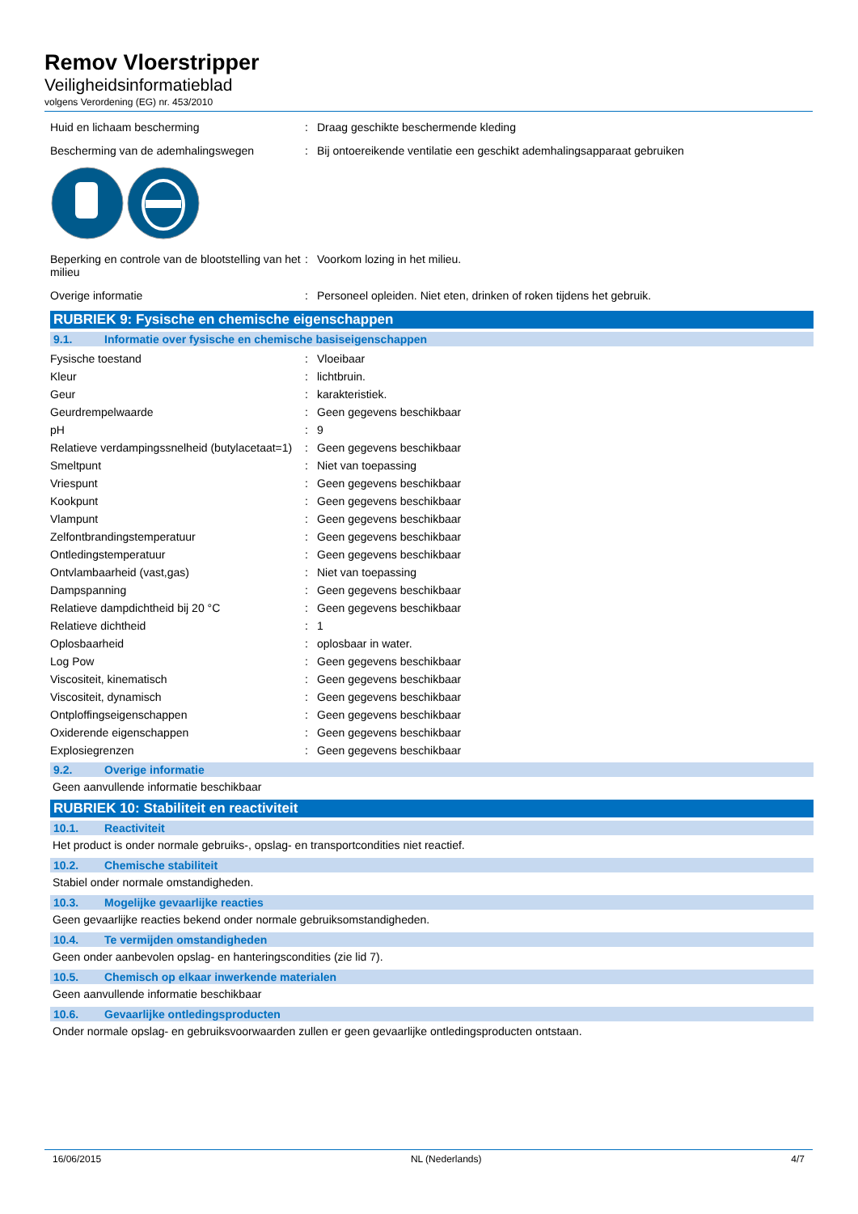Remov Vloerstripper
Veiligheidsinformatieblad
volgens Verordening (EG) nr. 453/2010
| Huid en lichaam bescherming | : | Draag geschikte beschermende kleding |
| Bescherming van de ademhalingswegen | : | Bij ontoereikende ventilatie een geschikt ademhalingsapparaat gebruiken |
| Beperking en controle van de blootstelling van het milieu | : | Voorkom lozing in het milieu. |
| Overige informatie | : | Personeel opleiden. Niet eten, drinken of roken tijdens het gebruik. |
RUBRIEK 9: Fysische en chemische eigenschappen
9.1. Informatie over fysische en chemische basiseigenschappen
| Fysische toestand | : | Vloeibaar |
| Kleur | : | lichtbruin. |
| Geur | : | karakteristiek. |
| Geurdrempelwaarde | : | Geen gegevens beschikbaar |
| pH | : | 9 |
| Relatieve verdampingssnelheid (butylacetaat=1) | : | Geen gegevens beschikbaar |
| Smeltpunt | : | Niet van toepassing |
| Vriespunt | : | Geen gegevens beschikbaar |
| Kookpunt | : | Geen gegevens beschikbaar |
| Vlampunt | : | Geen gegevens beschikbaar |
| Zelfontbrandingstemperatuur | : | Geen gegevens beschikbaar |
| Ontledingstemperatuur | : | Geen gegevens beschikbaar |
| Ontvlambaarheid (vast,gas) | : | Niet van toepassing |
| Dampspanning | : | Geen gegevens beschikbaar |
| Relatieve dampdichtheid bij 20 °C | : | Geen gegevens beschikbaar |
| Relatieve dichtheid | : | 1 |
| Oplosbaarheid | : | oplosbaar in water. |
| Log Pow | : | Geen gegevens beschikbaar |
| Viscositeit, kinematisch | : | Geen gegevens beschikbaar |
| Viscositeit, dynamisch | : | Geen gegevens beschikbaar |
| Ontploffingseigenschappen | : | Geen gegevens beschikbaar |
| Oxiderende eigenschappen | : | Geen gegevens beschikbaar |
| Explosiegrenzen | : | Geen gegevens beschikbaar |
9.2. Overige informatie
Geen aanvullende informatie beschikbaar
RUBRIEK 10: Stabiliteit en reactiviteit
10.1. Reactiviteit
Het product is onder normale gebruiks-, opslag- en transportcondities niet reactief.
10.2. Chemische stabiliteit
Stabiel onder normale omstandigheden.
10.3. Mogelijke gevaarlijke reacties
Geen gevaarlijke reacties bekend onder normale gebruiksomstandigheden.
10.4. Te vermijden omstandigheden
Geen onder aanbevolen opslag- en hanteringscondities (zie lid 7).
10.5. Chemisch op elkaar inwerkende materialen
Geen aanvullende informatie beschikbaar
10.6. Gevaarlijke ontledingsproducten
Onder normale opslag- en gebruiksvoorwaarden zullen er geen gevaarlijke ontledingsproducten ontstaan.
16/06/2015 NL (Nederlands) 4/7